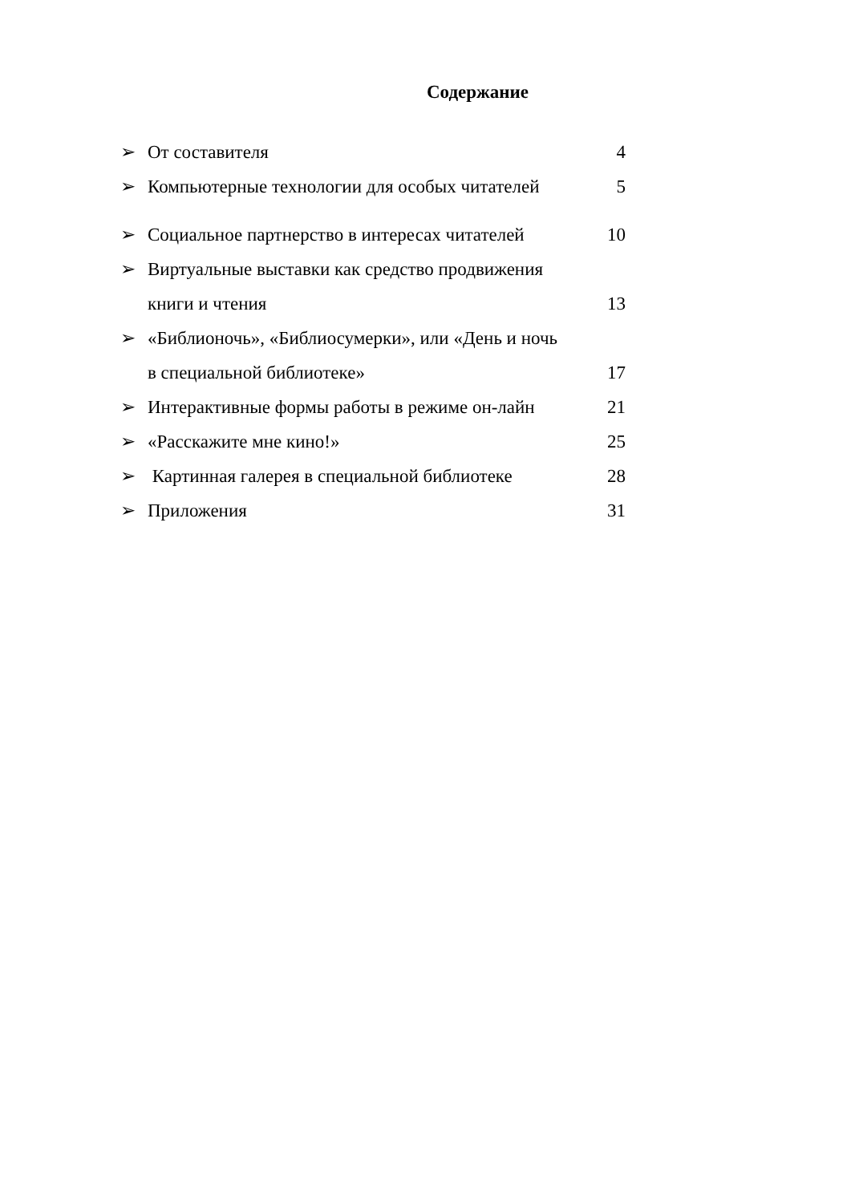Содержание
➢ От составителя 4
➢ Компьютерные технологии для особых читателей 5
➢ Социальное партнерство в интересах читателей 10
➢ Виртуальные выставки как средство продвижения
книги и чтения
13
➢ «Библионочь», «Библиосумерки», или «День и ночь
в специальной библиотеке»
17
➢ Интерактивные формы работы в режиме он-лайн 21
➢ «Расскажите мне кино!» 25
➢ Картинная галерея в специальной библиотеке 28
➢ Приложения 31